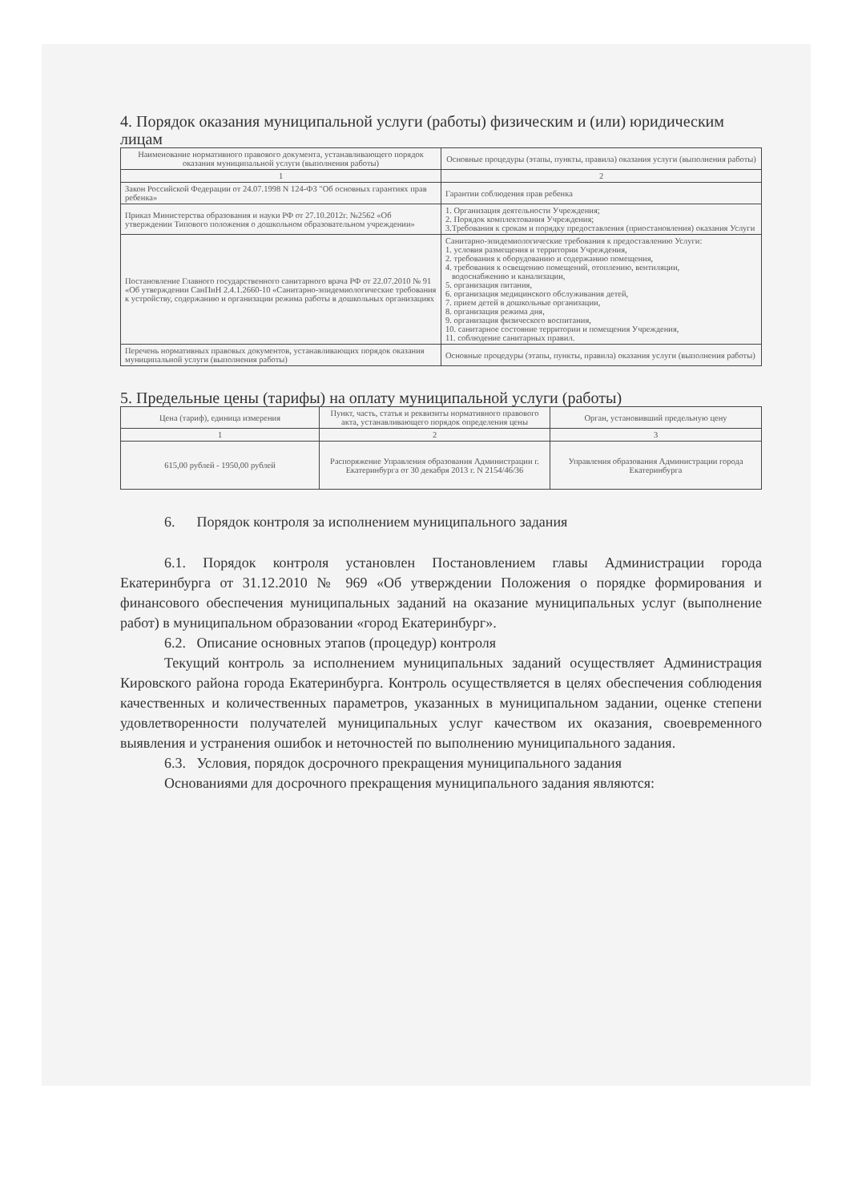4. Порядок оказания муниципальной услуги (работы) физическим и (или) юридическим лицам
| Наименование нормативного правового документа, устанавливающего порядок оказания муниципальной услуги (выполнения работы) | Основные процедуры (этапы, пункты, правила) оказания услуги (выполнения работы) |
| --- | --- |
| 1 | 2 |
| Закон Российской Федерации от 24.07.1998 N 124-ФЗ "Об основных гарантиях прав ребенка» | Гарантии соблюдения прав ребенка |
| Приказ Министерства образования и науки РФ от 27.10.2012г. №2562 «Об утверждении Типового положения о дошкольном образовательном учреждении» | 1. Организация деятельности Учреждения; 2. Порядок комплектования Учреждения; 3.Требования к срокам и порядку предоставления (приостановления) оказания Услуги |
| Постановление Главного государственного санитарного врача РФ от 22.07.2010 № 91 «Об утверждении СанПиН 2.4.1.2660-10 «Санитарно-эпидемиологические требования к устройству, содержанию и организации режима работы в дошкольных организациях | Санитарно-эпидемиологические требования к предоставлению Услуги: 1. условия размещения и территории Учреждения, 2. требования к оборудованию и содержанию помещения, 4. требования к освещению помещений, отоплению, вентиляции, водоснабжению и канализации, 5. организация питания, 6. организация медицинского обслуживания детей, 7. прием детей в дошкольные организации, 8. организация режима дня, 9. организация физического воспитания, 10. санитарное состояние территории и помещения Учреждения, 11. соблюдение санитарных правил. |
| Перечень нормативных правовых документов, устанавливающих порядок оказания муниципальной услуги (выполнения работы) | Основные процедуры (этапы, пункты, правила) оказания услуги (выполнения работы) |
5. Предельные цены (тарифы) на оплату муниципальной услуги (работы)
| Цена (тариф), единица измерения | Пункт, часть, статья и реквизиты нормативного правового акта, устанавливающего порядок определения цены | Орган, установивший предельную цену |
| --- | --- | --- |
| 1 | 2 | 3 |
| 615,00 рублей - 1950,00 рублей | Распоряжение Управления образования Администрации г. Екатеринбурга от 30 декабря 2013 г. N 2154/46/36 | Управления образования Администрации города Екатеринбурга |
6. Порядок контроля за исполнением муниципального задания
6.1. Порядок контроля установлен Постановлением главы Администрации города Екатеринбурга от 31.12.2010 № 969 «Об утверждении Положения о порядке формирования и финансового обеспечения муниципальных заданий на оказание муниципальных услуг (выполнение работ) в муниципальном образовании «город Екатеринбург».
6.2. Описание основных этапов (процедур) контроля
Текущий контроль за исполнением муниципальных заданий осуществляет Администрация Кировского района города Екатеринбурга. Контроль осуществляется в целях обеспечения соблюдения качественных и количественных параметров, указанных в муниципальном задании, оценке степени удовлетворенности получателей муниципальных услуг качеством их оказания, своевременного выявления и устранения ошибок и неточностей по выполнению муниципального задания.
6.3. Условия, порядок досрочного прекращения муниципального задания
Основаниями для досрочного прекращения муниципального задания являются: